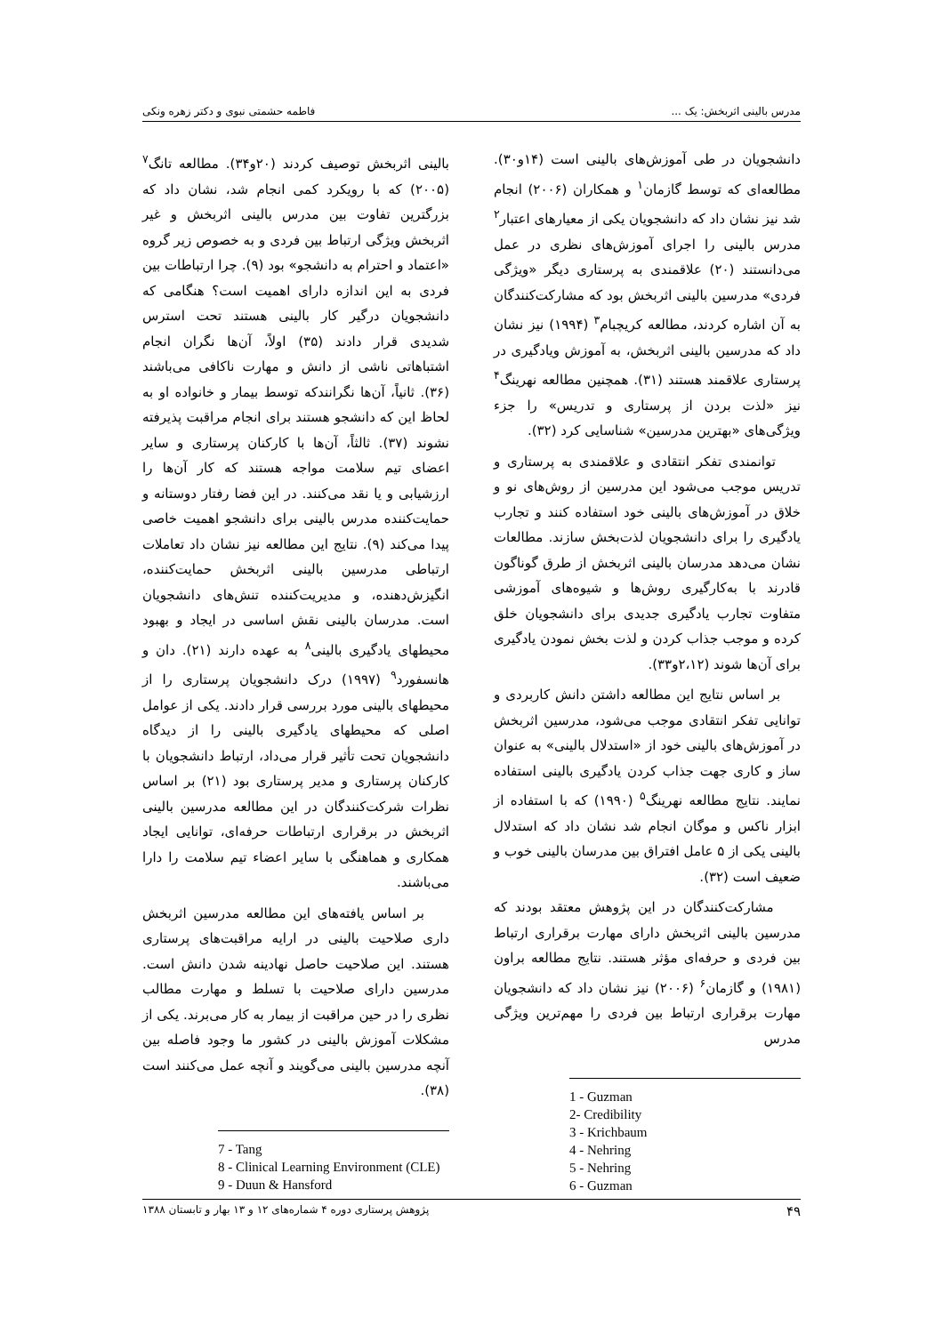مدرس بالینی اثربخش: یک ... فاطمه حشمتی نبوی و دکتر زهره ونکی
دانشجویان در طی آموزش‌های بالینی است (۱۴و۳۰). مطالعه‌ای که توسط گازمان<sup>۱</sup> و همکاران (۲۰۰۶) انجام شد نیز نشان داد که دانشجویان یکی از معیارهای اعتبار<sup>۲</sup> مدرس بالینی را اجرای آموزش‌های نظری در عمل می‌دانستند (۲۰) علاقمندی به پرستاری دیگر «ویژگی فردی» مدرسین بالینی اثربخش بود که مشارکت‌کنندگان به آن اشاره کردند، مطالعه کریچبام<sup>۳</sup> (۱۹۹۴) نیز نشان داد که مدرسین بالینی اثربخش، به آموزش ویادگیری در پرستاری علاقمند هستند (۳۱). همچنین مطالعه نهرینگ<sup>۴</sup> نیز «لذت بردن از پرستاری و تدریس» را جزء ویژگی‌های «بهترین مدرسین» شناسایی کرد (۳۲).
توانمندی تفکر انتقادی و علاقمندی به پرستاری و تدریس موجب می‌شود این مدرسین از روش‌های نو و خلاق در آموزش‌های بالینی خود استفاده کنند و تجارب یادگیری را برای دانشجویان لذت‌بخش سازند. مطالعات نشان می‌دهد مدرسان بالینی اثربخش از طرق گوناگون قادرند با به‌کارگیری روش‌ها و شیوه‌های آموزشی متفاوت تجارب یادگیری جدیدی برای دانشجویان خلق کرده و موجب جذاب کردن و لذت بخش نمودن یادگیری برای آن‌ها شوند (۲،۱۲و۳۳).
بر اساس نتایج این مطالعه داشتن دانش کاربردی و توانایی تفکر انتقادی موجب می‌شود، مدرسین اثربخش در آموزش‌های بالینی خود از «استدلال بالینی» به عنوان ساز و کاری جهت جذاب کردن یادگیری بالینی استفاده نمایند. نتایج مطالعه نهرینگ<sup>۵</sup> (۱۹۹۰) که با استفاده از ابزار ناکس و موگان انجام شد نشان داد که استدلال بالینی یکی از ۵ عامل افتراق بین مدرسان بالینی خوب و ضعیف است (۳۲).
مشارکت‌کنندگان در این پژوهش معتقد بودند که مدرسین بالینی اثربخش دارای مهارت برقراری ارتباط بین فردی و حرفه‌ای مؤثر هستند. نتایج مطالعه براون (۱۹۸۱) و گازمان<sup>۶</sup> (۲۰۰۶) نیز نشان داد که دانشجویان مهارت برقراری ارتباط بین فردی را مهم‌ترین ویژگی مدرس
1 - Guzman
2- Credibility
3 - Krichbaum
4 - Nehring
5 - Nehring
6 - Guzman
بالینی اثربخش توصیف کردند (۲۰و۳۴). مطالعه تانگ<sup>۷</sup> (۲۰۰۵) که با رویکرد کمی انجام شد، نشان داد که بزرگترین تفاوت بین مدرس بالینی اثربخش و غیر اثربخش ویژگی ارتباط بین فردی و به خصوص زیر گروه «اعتماد و احترام به دانشجو» بود (۹). چرا ارتباطات بین فردی به این اندازه دارای اهمیت است؟ هنگامی که دانشجویان درگیر کار بالینی هستند تحت استرس شدیدی قرار دادند (۳۵) اولاً، آن‌ها نگران انجام اشتباهاتی ناشی از دانش و مهارت ناکافی می‌باشند (۳۶). ثانیاً، آن‌ها نگرانندکه توسط بیمار و خانواده او به لحاظ این که دانشجو هستند برای انجام مراقبت پذیرفته نشوند (۳۷). ثالثاً، آن‌ها با کارکنان پرستاری و سایر اعضای تیم سلامت مواجه هستند که کار آن‌ها را ارزشیابی و یا نقد می‌کنند. در این فضا رفتار دوستانه و حمایت‌کننده مدرس بالینی برای دانشجو اهمیت خاصی پیدا می‌کند (۹). نتایج این مطالعه نیز نشان داد تعاملات ارتباطی مدرسین بالینی اثربخش حمایت‌کننده، انگیزش‌دهنده، و مدیریت‌کننده تنش‌های دانشجویان است. مدرسان بالینی نقش اساسی در ایجاد و بهبود محیطهای یادگیری بالینی<sup>۸</sup> به عهده دارند (۲۱). دان و هانسفورد<sup>۹</sup> (۱۹۹۷) درک دانشجویان پرستاری را از محیطهای بالینی مورد بررسی قرار دادند. یکی از عوامل اصلی که محیطهای یادگیری بالینی را از دیدگاه دانشجویان تحت تأثیر قرار می‌داد، ارتباط دانشجویان با کارکنان پرستاری و مدیر پرستاری بود (۲۱) بر اساس نظرات شرکت‌کنندگان در این مطالعه مدرسین بالینی اثربخش در برقراری ارتباطات حرفه‌ای، توانایی ایجاد همکاری و هماهنگی با سایر اعضاء تیم سلامت را دارا می‌باشند.
بر اساس یافته‌های این مطالعه مدرسین اثربخش داری صلاحیت بالینی در ارایه مراقبت‌های پرستاری هستند. این صلاحیت حاصل نهادینه شدن دانش است. مدرسین دارای صلاحیت با تسلط و مهارت مطالب نظری را در حین مراقبت از بیمار به کار می‌برند. یکی از مشکلات آموزش بالینی در کشور ما وجود فاصله بین آنچه مدرسین بالینی می‌گویند و آنچه عمل می‌کنند است (۳۸).
7 - Tang
8 - Clinical Learning Environment (CLE)
9 - Duun & Hansford
۴۹ پژوهش پرستاری دوره ۴ شماره‌های ۱۲ و ۱۳ بهار و تابستان ۱۳۸۸